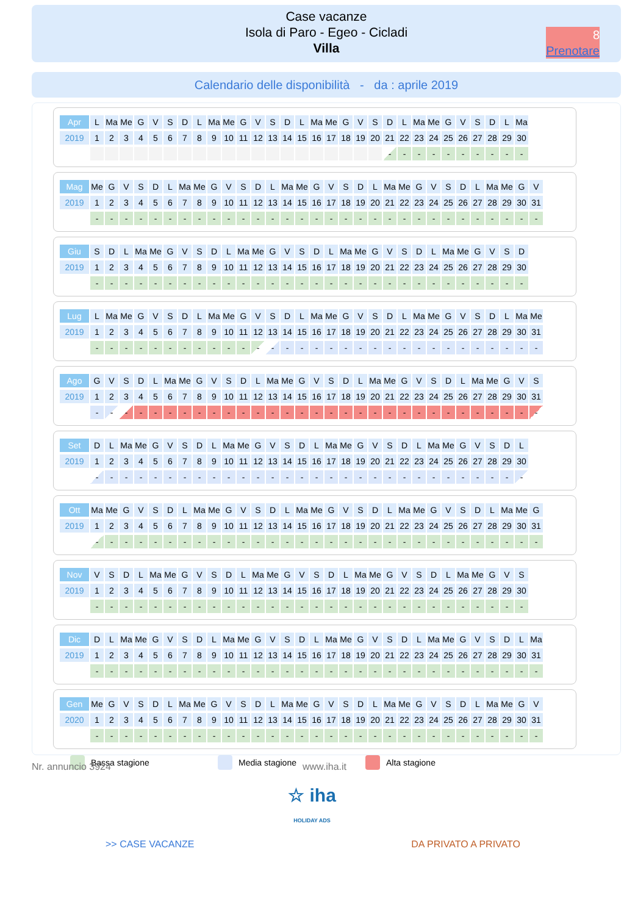Case vacanze
Isola di Paro - Egeo - Cicladi
Villa
8
Prenotare
Calendario delle disponibilità - da : aprile 2019
| Apr | L | Ma | Me | G | V | S | D | L | Ma | Me | G | V | S | D | L | Ma | Me | G | V | S | D | L | Ma | Me | G | V | S | D | L | Ma |
| 2019 | 1 | 2 | 3 | 4 | 5 | 6 | 7 | 8 | 9 | 10 | 11 | 12 | 13 | 14 | 15 | 16 | 17 | 18 | 19 | 20 | 21 | 22 | 23 | 24 | 25 | 26 | 27 | 28 | 29 | 30 |
| | | | | | | | | | | | | | | | | | | | | | - | - | - | - | - | - | - | - | - | - |
| Mag | Me | G | V | S | D | L | Ma | Me | G | V | S | D | L | Ma | Me | G | V | S | D | L | Ma | Me | G | V | S | D | L | Ma | Me | G | V |
| 2019 | 1 | 2 | 3 | 4 | 5 | 6 | 7 | 8 | 9 | 10 | 11 | 12 | 13 | 14 | 15 | 16 | 17 | 18 | 19 | 20 | 21 | 22 | 23 | 24 | 25 | 26 | 27 | 28 | 29 | 30 | 31 |
| | - | - | - | - | - | - | - | - | - | - | - | - | - | - | - | - | - | - | - | - | - | - | - | - | - | - | - | - | - | - | - |
| Giu | S | D | L | Ma | Me | G | V | S | D | L | Ma | Me | G | V | S | D | L | Ma | Me | G | V | S | D | L | Ma | Me | G | V | S | D |
| 2019 | 1 | 2 | 3 | 4 | 5 | 6 | 7 | 8 | 9 | 10 | 11 | 12 | 13 | 14 | 15 | 16 | 17 | 18 | 19 | 20 | 21 | 22 | 23 | 24 | 25 | 26 | 27 | 28 | 29 | 30 |
| | - | - | - | - | - | - | - | - | - | - | - | - | - | - | - | - | - | - | - | - | - | - | - | - | - | - | - | - | - | - |
| Lug | L | Ma | Me | G | V | S | D | L | Ma | Me | G | V | S | D | L | Ma | Me | G | V | S | D | L | Ma | Me | G | V | S | D | L | Ma | Me |
| 2019 | 1 | 2 | 3 | 4 | 5 | 6 | 7 | 8 | 9 | 10 | 11 | 12 | 13 | 14 | 15 | 16 | 17 | 18 | 19 | 20 | 21 | 22 | 23 | 24 | 25 | 26 | 27 | 28 | 29 | 30 | 31 |
| | - | - | - | - | - | - | - | - | - | - | - | - | - | - | - | - | - | - | - | - | - | - | - | - | - | - | - | - | - | - | - |
| Ago | G | V | S | D | L | Ma | Me | G | V | S | D | L | Ma | Me | G | V | S | D | L | Ma | Me | G | V | S | D | L | Ma | Me | G | V | S |
| 2019 | 1 | 2 | 3 | 4 | 5 | 6 | 7 | 8 | 9 | 10 | 11 | 12 | 13 | 14 | 15 | 16 | 17 | 18 | 19 | 20 | 21 | 22 | 23 | 24 | 25 | 26 | 27 | 28 | 29 | 30 | 31 |
| | - | - | - | - | - | - | - | - | - | - | - | - | - | - | - | - | - | - | - | - | - | - | - | - | - | - | - | - | - | - | - |
| Set | D | L | Ma | Me | G | V | S | D | L | Ma | Me | G | V | S | D | L | Ma | Me | G | V | S | D | L | Ma | Me | G | V | S | D | L |
| 2019 | 1 | 2 | 3 | 4 | 5 | 6 | 7 | 8 | 9 | 10 | 11 | 12 | 13 | 14 | 15 | 16 | 17 | 18 | 19 | 20 | 21 | 22 | 23 | 24 | 25 | 26 | 27 | 28 | 29 | 30 |
| | - | - | - | - | - | - | - | - | - | - | - | - | - | - | - | - | - | - | - | - | - | - | - | - | - | - | - | - | - | - |
| Ott | Ma | Me | G | V | S | D | L | Ma | Me | G | V | S | D | L | Ma | Me | G | V | S | D | L | Ma | Me | G | V | S | D | L | Ma | Me | G |
| 2019 | 1 | 2 | 3 | 4 | 5 | 6 | 7 | 8 | 9 | 10 | 11 | 12 | 13 | 14 | 15 | 16 | 17 | 18 | 19 | 20 | 21 | 22 | 23 | 24 | 25 | 26 | 27 | 28 | 29 | 30 | 31 |
| | - | - | - | - | - | - | - | - | - | - | - | - | - | - | - | - | - | - | - | - | - | - | - | - | - | - | - | - | - | - | - |
| Nov | V | S | D | L | Ma | Me | G | V | S | D | L | Ma | Me | G | V | S | D | L | Ma | Me | G | V | S | D | L | Ma | Me | G | V | S |
| 2019 | 1 | 2 | 3 | 4 | 5 | 6 | 7 | 8 | 9 | 10 | 11 | 12 | 13 | 14 | 15 | 16 | 17 | 18 | 19 | 20 | 21 | 22 | 23 | 24 | 25 | 26 | 27 | 28 | 29 | 30 |
| | - | - | - | - | - | - | - | - | - | - | - | - | - | - | - | - | - | - | - | - | - | - | - | - | - | - | - | - | - | - |
| Dic | D | L | Ma | Me | G | V | S | D | L | Ma | Me | G | V | S | D | L | Ma | Me | G | V | S | D | L | Ma | Me | G | V | S | D | L | Ma |
| 2019 | 1 | 2 | 3 | 4 | 5 | 6 | 7 | 8 | 9 | 10 | 11 | 12 | 13 | 14 | 15 | 16 | 17 | 18 | 19 | 20 | 21 | 22 | 23 | 24 | 25 | 26 | 27 | 28 | 29 | 30 | 31 |
| | - | - | - | - | - | - | - | - | - | - | - | - | - | - | - | - | - | - | - | - | - | - | - | - | - | - | - | - | - | - | - |
| Gen | Me | G | V | S | D | L | Ma | Me | G | V | S | D | L | Ma | Me | G | V | S | D | L | Ma | Me | G | V | S | D | L | Ma | Me | G | V |
| 2020 | 1 | 2 | 3 | 4 | 5 | 6 | 7 | 8 | 9 | 10 | 11 | 12 | 13 | 14 | 15 | 16 | 17 | 18 | 19 | 20 | 21 | 22 | 23 | 24 | 25 | 26 | 27 | 28 | 29 | 30 | 31 |
| | - | - | - | - | - | - | - | - | - | - | - | - | - | - | - | - | - | - | - | - | - | - | - | - | - | - | - | - | - | - | - |
Bassa stagione Media stagione Alta stagione
Nr. annuncio 3924 www.iha.it
☆ iha
HOLIDAY ADS
>> CASE VACANZE DA PRIVATO A PRIVATO